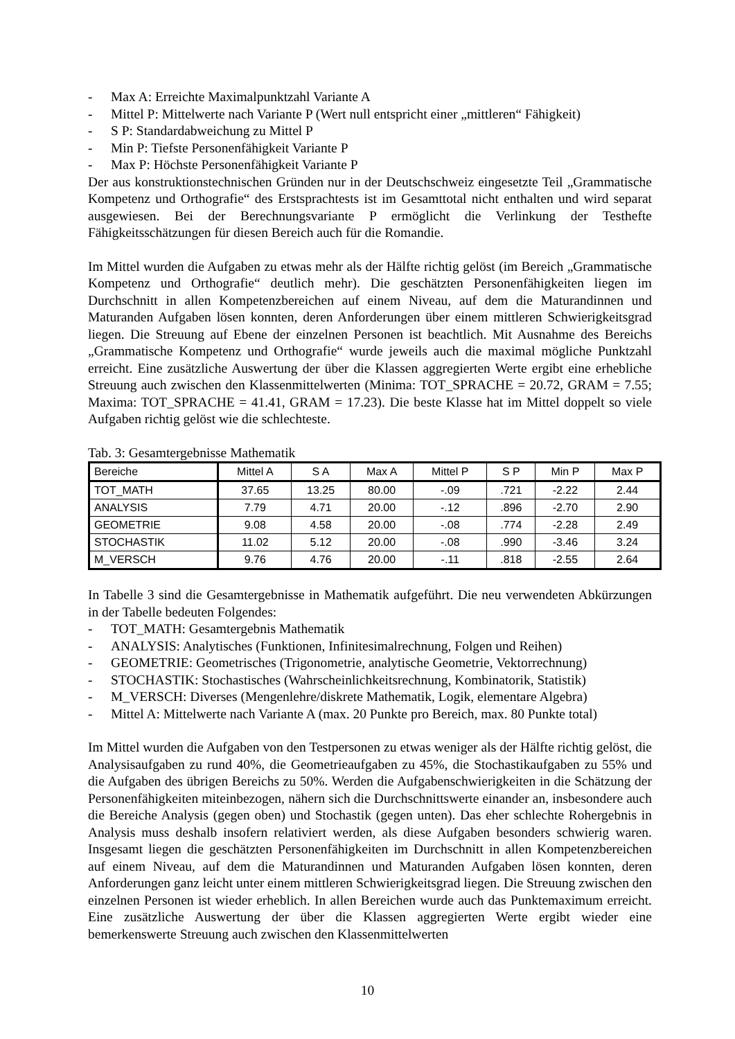- Max A: Erreichte Maximalpunktzahl Variante A
- Mittel P: Mittelwerte nach Variante P (Wert null entspricht einer „mittleren“ Fähigkeit)
- S P: Standardabweichung zu Mittel P
- Min P: Tiefste Personenfähigkeit Variante P
- Max P: Höchste Personenfähigkeit Variante P
Der aus konstruktionstechnischen Gründen nur in der Deutschschweiz eingesetzte Teil „Grammatische Kompetenz und Orthografie“ des Erstsprachtests ist im Gesamttotal nicht enthalten und wird separat ausgewiesen. Bei der Berechnungsvariante P ermöglicht die Verlinkung der Testhefte Fähigkeitsschätzungen für diesen Bereich auch für die Romandie.
Im Mittel wurden die Aufgaben zu etwas mehr als der Hälfte richtig gelöst (im Bereich „Grammatische Kompetenz und Orthografie“ deutlich mehr). Die geschätzten Personenfähigkeiten liegen im Durchschnitt in allen Kompetenzbereichen auf einem Niveau, auf dem die Maturandinnen und Maturanden Aufgaben lösen konnten, deren Anforderungen über einem mittleren Schwierigkeitsgrad liegen. Die Streuung auf Ebene der einzelnen Personen ist beachtlich. Mit Ausnahme des Bereichs „Grammatische Kompetenz und Orthografie“ wurde jeweils auch die maximal mögliche Punktzahl erreicht. Eine zusätzliche Auswertung der über die Klassen aggregierten Werte ergibt eine erhebliche Streuung auch zwischen den Klassenmittelwerten (Minima: TOT_SPRACHE = 20.72, GRAM = 7.55; Maxima: TOT_SPRACHE = 41.41, GRAM = 17.23). Die beste Klasse hat im Mittel doppelt so viele Aufgaben richtig gelöst wie die schlechteste.
Tab. 3: Gesamtergebnisse Mathematik
| Bereiche | Mittel A | S A | Max A | Mittel P | S P | Min P | Max P |
| --- | --- | --- | --- | --- | --- | --- | --- |
| TOT_MATH | 37.65 | 13.25 | 80.00 | -.09 | .721 | -2.22 | 2.44 |
| ANALYSIS | 7.79 | 4.71 | 20.00 | -.12 | .896 | -2.70 | 2.90 |
| GEOMETRIE | 9.08 | 4.58 | 20.00 | -.08 | .774 | -2.28 | 2.49 |
| STOCHASTIK | 11.02 | 5.12 | 20.00 | -.08 | .990 | -3.46 | 3.24 |
| M_VERSCH | 9.76 | 4.76 | 20.00 | -.11 | .818 | -2.55 | 2.64 |
In Tabelle 3 sind die Gesamtergebnisse in Mathematik aufgeführt. Die neu verwendeten Abkürzungen in der Tabelle bedeuten Folgendes:
- TOT_MATH: Gesamtergebnis Mathematik
- ANALYSIS: Analytisches (Funktionen, Infinitesimalrechnung, Folgen und Reihen)
- GEOMETRIE: Geometrisches (Trigonometrie, analytische Geometrie, Vektorrechnung)
- STOCHASTIK: Stochastisches (Wahrscheinlichkeitsrechnung, Kombinatorik, Statistik)
- M_VERSCH: Diverses (Mengenlehre/diskrete Mathematik, Logik, elementare Algebra)
- Mittel A: Mittelwerte nach Variante A (max. 20 Punkte pro Bereich, max. 80 Punkte total)
Im Mittel wurden die Aufgaben von den Testpersonen zu etwas weniger als der Hälfte richtig gelöst, die Analysisaufgaben zu rund 40%, die Geometrieaufgaben zu 45%, die Stochastikaufgaben zu 55% und die Aufgaben des übrigen Bereichs zu 50%. Werden die Aufgabenschwierigkeiten in die Schätzung der Personenfähigkeiten miteinbezogen, nähern sich die Durchschnittswerte einander an, insbesondere auch die Bereiche Analysis (gegen oben) und Stochastik (gegen unten). Das eher schlechte Rohergebnis in Analysis muss deshalb insofern relativiert werden, als diese Aufgaben besonders schwierig waren. Insgesamt liegen die geschätzten Personenfähigkeiten im Durchschnitt in allen Kompetenzbereichen auf einem Niveau, auf dem die Maturandinnen und Maturanden Aufgaben lösen konnten, deren Anforderungen ganz leicht unter einem mittleren Schwierigkeitsgrad liegen. Die Streuung zwischen den einzelnen Personen ist wieder erheblich. In allen Bereichen wurde auch das Punktemaximum erreicht. Eine zusätzliche Auswertung der über die Klassen aggregierten Werte ergibt wieder eine bemerkenswerte Streuung auch zwischen den Klassenmittelwerten
10